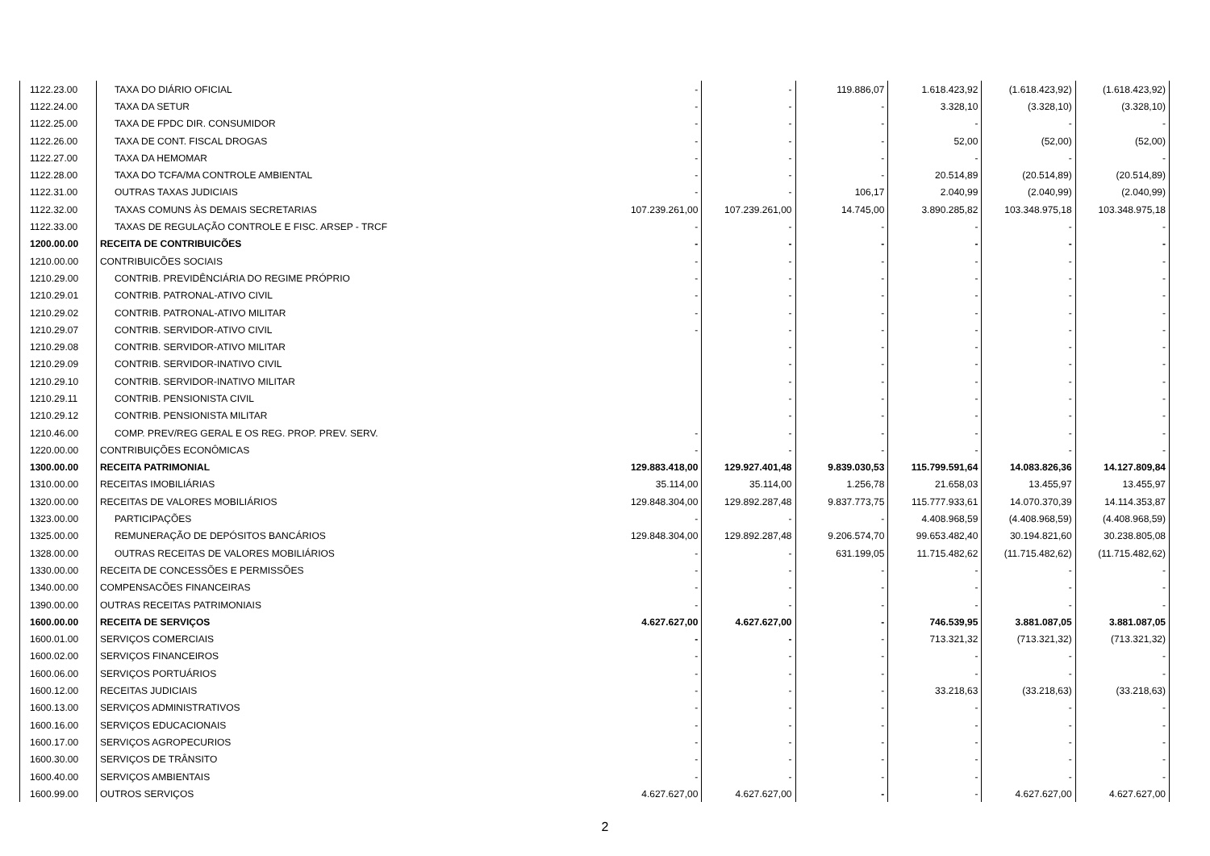| 1122.23.00 | TAXA DO DIÁRIO OFICIAL | - | - | 119.886,07 | 1.618.423,92 | (1.618.423,92) | (1.618.423,92) |
| 1122.24.00 | TAXA DA SETUR | - | - | - | 3.328,10 | (3.328,10) | (3.328,10) |
| 1122.25.00 | TAXA DE FPDC DIR. CONSUMIDOR | - | - | - | - | - | - |
| 1122.26.00 | TAXA DE CONT. FISCAL DROGAS | - | - | - | 52,00 | (52,00) | (52,00) |
| 1122.27.00 | TAXA DA HEMOMAR | - | - | - | - | - | - |
| 1122.28.00 | TAXA DO TCFA/MA CONTROLE AMBIENTAL | - | - | - | 20.514,89 | (20.514,89) | (20.514,89) |
| 1122.31.00 | OUTRAS TAXAS JUDICIAIS | - | - | 106,17 | 2.040,99 | (2.040,99) | (2.040,99) |
| 1122.32.00 | TAXAS COMUNS ÀS DEMAIS SECRETARIAS | 107.239.261,00 | 107.239.261,00 | 14.745,00 | 3.890.285,82 | 103.348.975,18 | 103.348.975,18 |
| 1122.33.00 | TAXAS DE REGULAÇÃO CONTROLE E FISC. ARSEP - TRCF | - | - | - | - | - | - |
| 1200.00.00 | RECEITA DE CONTRIBUICÕES | - | - | - | - | - | - |
| 1210.00.00 | CONTRIBUICÕES SOCIAIS | - | - | - | - | - | - |
| 1210.29.00 | CONTRIB. PREVIDÊNCIÁRIA DO REGIME PRÓPRIO | - | - | - | - | - | - |
| 1210.29.01 | CONTRIB. PATRONAL-ATIVO CIVIL | - | - | - | - | - | - |
| 1210.29.02 | CONTRIB. PATRONAL-ATIVO MILITAR | - | - | - | - | - | - |
| 1210.29.07 | CONTRIB. SERVIDOR-ATIVO CIVIL | - | - | - | - | - | - |
| 1210.29.08 | CONTRIB. SERVIDOR-ATIVO MILITAR | | - | - | - | - | - |
| 1210.29.09 | CONTRIB. SERVIDOR-INATIVO CIVIL | | - | - | - | - | - |
| 1210.29.10 | CONTRIB. SERVIDOR-INATIVO MILITAR | | - | - | - | - | - |
| 1210.29.11 | CONTRIB. PENSIONISTA CIVIL | | - | - | - | - | - |
| 1210.29.12 | CONTRIB. PENSIONISTA MILITAR | | - | - | - | - | - |
| 1210.46.00 | COMP. PREV/REG GERAL E OS REG. PROP. PREV. SERV. | - | - | - | - | - | - |
| 1220.00.00 | CONTRIBUIÇÕES ECONÔMICAS | - | - | - | - | - | - |
| 1300.00.00 | RECEITA PATRIMONIAL | 129.883.418,00 | 129.927.401,48 | 9.839.030,53 | 115.799.591,64 | 14.083.826,36 | 14.127.809,84 |
| 1310.00.00 | RECEITAS IMOBILIÁRIAS | 35.114,00 | 35.114,00 | 1.256,78 | 21.658,03 | 13.455,97 | 13.455,97 |
| 1320.00.00 | RECEITAS DE VALORES MOBILIÁRIOS | 129.848.304,00 | 129.892.287,48 | 9.837.773,75 | 115.777.933,61 | 14.070.370,39 | 14.114.353,87 |
| 1323.00.00 | PARTICIPAÇÕES | - | - | - | 4.408.968,59 | (4.408.968,59) | (4.408.968,59) |
| 1325.00.00 | REMUNERAÇÃO DE DEPÓSITOS BANCÁRIOS | 129.848.304,00 | 129.892.287,48 | 9.206.574,70 | 99.653.482,40 | 30.194.821,60 | 30.238.805,08 |
| 1328.00.00 | OUTRAS RECEITAS DE VALORES MOBILIÁRIOS | - | - | 631.199,05 | 11.715.482,62 | (11.715.482,62) | (11.715.482,62) |
| 1330.00.00 | RECEITA DE CONCESSÕES E PERMISSÕES | - | - | - | - | - | - |
| 1340.00.00 | COMPENSACÕES FINANCEIRAS | - | - | - | - | - | - |
| 1390.00.00 | OUTRAS RECEITAS PATRIMONIAIS | - | - | - | - | - | - |
| 1600.00.00 | RECEITA DE SERVIÇOS | 4.627.627,00 | 4.627.627,00 | - | 746.539,95 | 3.881.087,05 | 3.881.087,05 |
| 1600.01.00 | SERVIÇOS COMERCIAIS | - | - | - | 713.321,32 | (713.321,32) | (713.321,32) |
| 1600.02.00 | SERVIÇOS FINANCEIROS | - | - | - | - | - | - |
| 1600.06.00 | SERVIÇOS PORTUÁRIOS | - | - | - | - | - | - |
| 1600.12.00 | RECEITAS JUDICIAIS | - | - | - | 33.218,63 | (33.218,63) | (33.218,63) |
| 1600.13.00 | SERVIÇOS ADMINISTRATIVOS | - | - | - | - | - | - |
| 1600.16.00 | SERVIÇOS EDUCACIONAIS | - | - | - | - | - | - |
| 1600.17.00 | SERVIÇOS AGROPECURIOS | - | - | - | - | - | - |
| 1600.30.00 | SERVIÇOS DE TRÂNSITO | - | - | - | - | - | - |
| 1600.40.00 | SERVIÇOS AMBIENTAIS | - | - | - | - | - | - |
| 1600.99.00 | OUTROS SERVIÇOS | 4.627.627,00 | 4.627.627,00 | - | - | 4.627.627,00 | 4.627.627,00 |
2